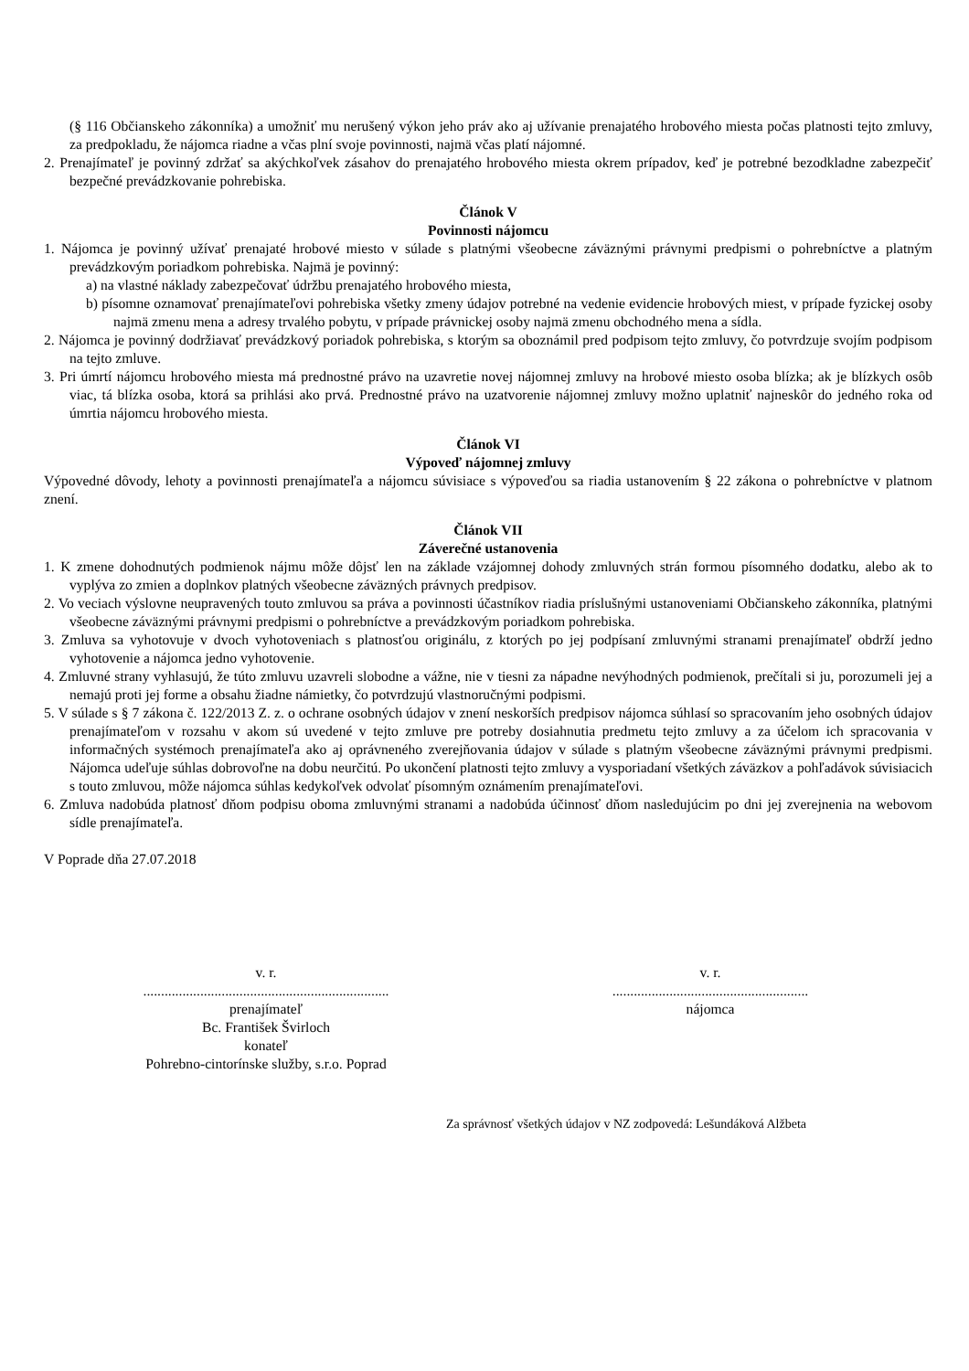(§ 116 Občianskeho zákonníka) a umožniť mu nerušený výkon jeho práv ako aj užívanie prenajatého hrobového miesta počas platnosti tejto zmluvy, za predpokladu, že nájomca riadne a včas plní svoje povinnosti, najmä včas platí nájomné.
2. Prenajímateľ je povinný zdržať sa akýchkoľvek zásahov do prenajatého hrobového miesta okrem prípadov, keď je potrebné bezodkladne zabezpečiť bezpečné prevádzkovanie pohrebiska.
Článok V
Povinnosti nájomcu
1. Nájomca je povinný užívať prenajaté hrobové miesto v súlade s platnými všeobecne záväznými právnymi predpismi o pohrebníctve a platným prevádzkovým poriadkom pohrebiska. Najmä je povinný:
a) na vlastné náklady zabezpečovať údržbu prenajatého hrobového miesta,
b) písomne oznamovať prenajímateľovi pohrebiska všetky zmeny údajov potrebné na vedenie evidencie hrobových miest, v prípade fyzickej osoby najmä zmenu mena a adresy trvalého pobytu, v prípade právnickej osoby najmä zmenu obchodného mena a sídla.
2. Nájomca je povinný dodržiavať prevádzkový poriadok pohrebiska, s ktorým sa oboznámil pred podpisom tejto zmluvy, čo potvrdzuje svojím podpisom na tejto zmluve.
3. Pri úmrtí nájomcu hrobového miesta má prednostné právo na uzavretie novej nájomnej zmluvy na hrobové miesto osoba blízka; ak je blízkych osôb viac, tá blízka osoba, ktorá sa prihlási ako prvá. Prednostné právo na uzatvorenie nájomnej zmluvy možno uplatniť najneskôr do jedného roka od úmrtia nájomcu hrobového miesta.
Článok VI
Výpoveď nájomnej zmluvy
Výpovedné dôvody, lehoty a povinnosti prenajímateľa a nájomcu súvisiace s výpoveďou sa riadia ustanovením § 22 zákona o pohrebníctve v platnom znení.
Článok VII
Záverečné ustanovenia
1. K zmene dohodnutých podmienok nájmu môže dôjsť len na základe vzájomnej dohody zmluvných strán formou písomného dodatku, alebo ak to vyplýva zo zmien a doplnkov platných všeobecne záväzných právnych predpisov.
2. Vo veciach výslovne neupravených touto zmluvou sa práva a povinnosti účastníkov riadia príslušnými ustanoveniami Občianskeho zákonníka, platnými všeobecne záväznými právnymi predpismi o pohrebníctve a prevádzkovým poriadkom pohrebiska.
3. Zmluva sa vyhotovuje v dvoch vyhotoveniach s platnosťou originálu, z ktorých po jej podpísaní zmluvnými stranami prenajímateľ obdrží jedno vyhotovenie a nájomca jedno vyhotovenie.
4. Zmluvné strany vyhlasujú, že túto zmluvu uzavreli slobodne a vážne, nie v tiesni za nápadne nevýhodných podmienok, prečítali si ju, porozumeli jej a nemajú proti jej forme a obsahu žiadne námietky, čo potvrdzujú vlastnoručnými podpismi.
5. V súlade s § 7 zákona č. 122/2013 Z. z. o ochrane osobných údajov v znení neskorších predpisov nájomca súhlasí so spracovaním jeho osobných údajov prenajímateľom v rozsahu v akom sú uvedené v tejto zmluve pre potreby dosiahnutia predmetu tejto zmluvy a za účelom ich spracovania v informačných systémoch prenajímateľa ako aj oprávneného zverejňovania údajov v súlade s platným všeobecne záväznými právnymi predpismi. Nájomca udeľuje súhlas dobrovoľne na dobu neurčitú. Po ukončení platnosti tejto zmluvy a vysporiadaní všetkých záväzkov a pohľadávok súvisiacich s touto zmluvou, môže nájomca súhlas kedykoľvek odvolať písomným oznámením prenajímateľovi.
6. Zmluva nadobúda platnosť dňom podpisu oboma zmluvnými stranami a nadobúda účinnosť dňom nasledujúcim po dni jej zverejnenia na webovom sídle prenajímateľa.
V Poprade dňa 27.07.2018
v. r.
.....................................................................
prenajímateľ
Bc. František Švirloch
konateľ
Pohrebno-cintorínske služby, s.r.o. Poprad
v. r.
.......................................................
nájomca
Za správnosť všetkých údajov v NZ zodpovedá: Lešundáková Alžbeta